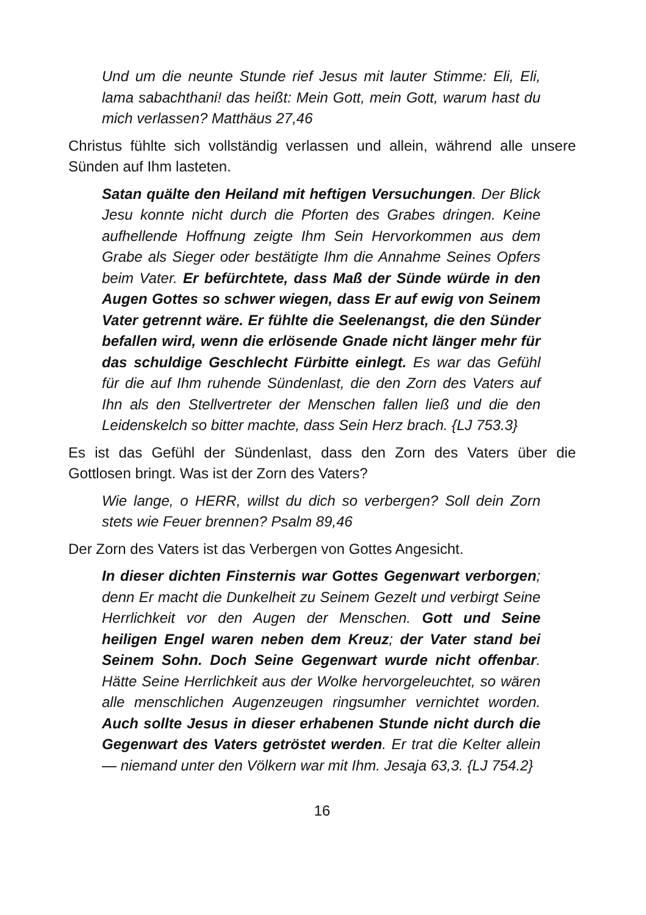Und um die neunte Stunde rief Jesus mit lauter Stimme: Eli, Eli, lama sabachthani! das heißt: Mein Gott, mein Gott, warum hast du mich verlassen? Matthäus 27,46
Christus fühlte sich vollständig verlassen und allein, während alle unsere Sünden auf Ihm lasteten.
Satan quälte den Heiland mit heftigen Versuchungen. Der Blick Jesu konnte nicht durch die Pforten des Grabes dringen. Keine aufhellende Hoffnung zeigte Ihm Sein Hervorkommen aus dem Grabe als Sieger oder bestätigte Ihm die Annahme Seines Opfers beim Vater. Er befürchtete, dass Maß der Sünde würde in den Augen Gottes so schwer wiegen, dass Er auf ewig von Seinem Vater getrennt wäre. Er fühlte die Seelenangst, die den Sünder befallen wird, wenn die erlösende Gnade nicht länger mehr für das schuldige Geschlecht Fürbitte einlegt. Es war das Gefühl für die auf Ihm ruhende Sündenlast, die den Zorn des Vaters auf Ihn als den Stellvertreter der Menschen fallen ließ und die den Leidenskelch so bitter machte, dass Sein Herz brach. {LJ 753.3}
Es ist das Gefühl der Sündenlast, dass den Zorn des Vaters über die Gottlosen bringt. Was ist der Zorn des Vaters?
Wie lange, o HERR, willst du dich so verbergen? Soll dein Zorn stets wie Feuer brennen? Psalm 89,46
Der Zorn des Vaters ist das Verbergen von Gottes Angesicht.
In dieser dichten Finsternis war Gottes Gegenwart verborgen; denn Er macht die Dunkelheit zu Seinem Gezelt und verbirgt Seine Herrlichkeit vor den Augen der Menschen. Gott und Seine heiligen Engel waren neben dem Kreuz; der Vater stand bei Seinem Sohn. Doch Seine Gegenwart wurde nicht offenbar. Hätte Seine Herrlichkeit aus der Wolke hervorgeleuchtet, so wären alle menschlichen Augenzeugen ringsumher vernichtet worden. Auch sollte Jesus in dieser erhabenen Stunde nicht durch die Gegenwart des Vaters getröstet werden. Er trat die Kelter allein — niemand unter den Völkern war mit Ihm. Jesaja 63,3. {LJ 754.2}
16